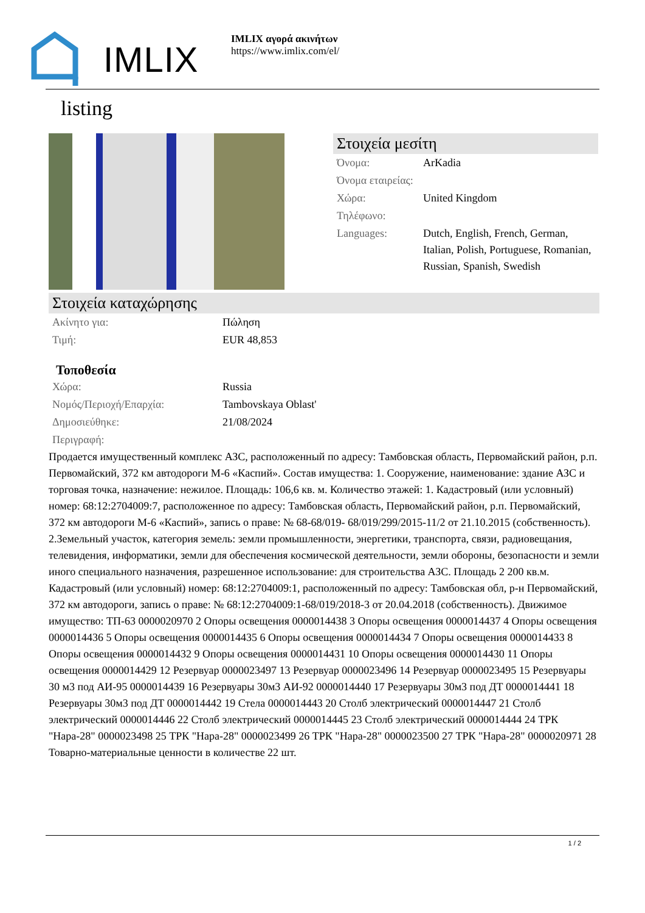IMLIX
IMLIX αγορά ακινήτων
https://www.imlix.com/el/
listing
Στοιχεία μεσίτη
| Όνομα: | ArKadia |
| Όνομα εταιρείας: | |
| Χώρα: | United Kingdom |
| Τηλέφωνο: | |
| Languages: | Dutch, English, French, German, Italian, Polish, Portuguese, Romanian, Russian, Spanish, Swedish |
Στοιχεία καταχώρησης
| Ακίνητο για: | Πώληση |
| Τιμή: | EUR 48,853 |
Τοποθεσία
| Χώρα: | Russia |
| Νομός/Περιοχή/Επαρχία: | Tambovskaya Oblast' |
| Δημοσιεύθηκε: | 21/08/2024 |
| Περιγραφή: | |
Продается имущественный комплекс АЗС, расположенный по адресу: Тамбовская область, Первомайский район, р.п. Первомайский, 372 км автодороги М-6 «Каспий». Состав имущества: 1. Сооружение, наименование: здание АЗС и торговая точка, назначение: нежилое. Площадь: 106,6 кв. м. Количество этажей: 1. Кадастровый (или условный) номер: 68:12:2704009:7, расположенное по адресу: Тамбовская область, Первомайский район, р.п. Первомайский, 372 км автодороги М-6 «Каспий», запись о праве: № 68-68/019- 68/019/299/2015-11/2 от 21.10.2015 (собственность). 2.Земельный участок, категория земель: земли промышленности, энергетики, транспорта, связи, радиовещания, телевидения, информатики, земли для обеспечения космической деятельности, земли обороны, безопасности и земли иного специального назначения, разрешенное использование: для строительства АЗС. Площадь 2 200 кв.м. Кадастровый (или условный) номер: 68:12:2704009:1, расположенный по адресу: Тамбовская обл, р-н Первомайский, 372 км автодороги, запись о праве: № 68:12:2704009:1-68/019/2018-3 от 20.04.2018 (собственность). Движимое имущество: ТП-63 0000020970 2 Опоры освещения 0000014438 3 Опоры освещения 0000014437 4 Опоры освещения 0000014436 5 Опоры освещения 0000014435 6 Опоры освещения 0000014434 7 Опоры освещения 0000014433 8 Опоры освещения 0000014432 9 Опоры освещения 0000014431 10 Опоры освещения 0000014430 11 Опоры освещения 0000014429 12 Резервуар 0000023497 13 Резервуар 0000023496 14 Резервуар 0000023495 15 Резервуары 30 м3 под АИ-95 0000014439 16 Резервуары 30м3 АИ-92 0000014440 17 Резервуары 30м3 под ДТ 0000014441 18 Резервуары 30м3 под ДТ 0000014442 19 Стела 0000014443 20 Столб электрический 0000014447 21 Столб электрический 0000014446 22 Столб электрический 0000014445 23 Столб электрический 0000014444 24 ТРК "Нара-28" 0000023498 25 ТРК "Нара-28" 0000023499 26 ТРК "Нара-28" 0000023500 27 ТРК "Нара-28" 0000020971 28 Товарно-материальные ценности в количестве 22 шт.
1 / 2